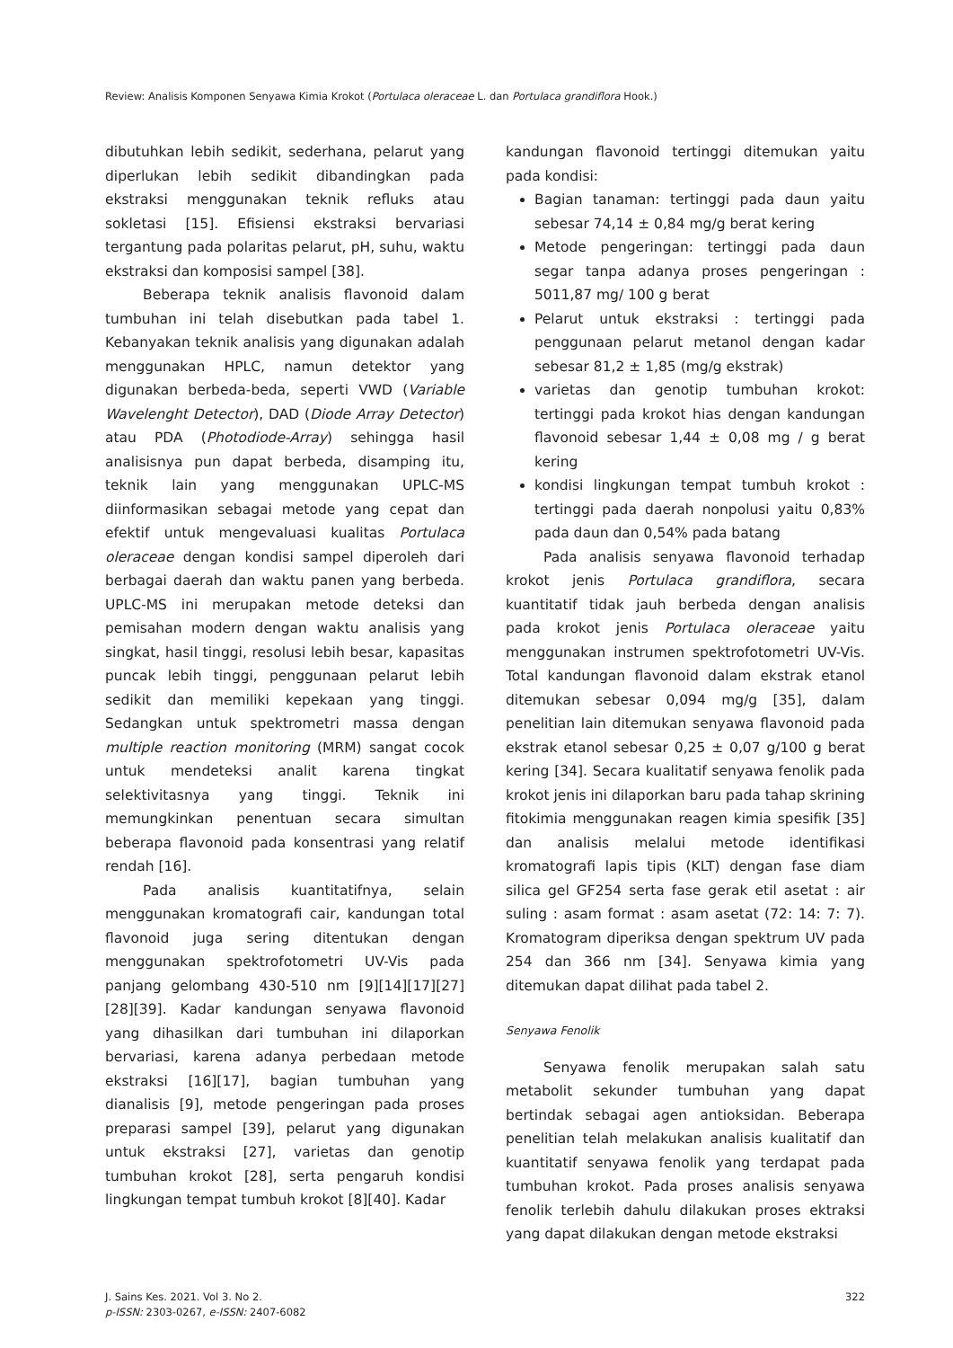Review: Analisis Komponen Senyawa Kimia Krokot (Portulaca oleraceae L. dan Portulaca grandiflora Hook.)
dibutuhkan lebih sedikit, sederhana, pelarut yang diperlukan lebih sedikit dibandingkan pada ekstraksi menggunakan teknik refluks atau sokletasi [15]. Efisiensi ekstraksi bervariasi tergantung pada polaritas pelarut, pH, suhu, waktu ekstraksi dan komposisi sampel [38].
Beberapa teknik analisis flavonoid dalam tumbuhan ini telah disebutkan pada tabel 1. Kebanyakan teknik analisis yang digunakan adalah menggunakan HPLC, namun detektor yang digunakan berbeda-beda, seperti VWD (Variable Wavelenght Detector), DAD (Diode Array Detector) atau PDA (Photodiode-Array) sehingga hasil analisisnya pun dapat berbeda, disamping itu, teknik lain yang menggunakan UPLC-MS diinformasikan sebagai metode yang cepat dan efektif untuk mengevaluasi kualitas Portulaca oleraceae dengan kondisi sampel diperoleh dari berbagai daerah dan waktu panen yang berbeda. UPLC-MS ini merupakan metode deteksi dan pemisahan modern dengan waktu analisis yang singkat, hasil tinggi, resolusi lebih besar, kapasitas puncak lebih tinggi, penggunaan pelarut lebih sedikit dan memiliki kepekaan yang tinggi. Sedangkan untuk spektrometri massa dengan multiple reaction monitoring (MRM) sangat cocok untuk mendeteksi analit karena tingkat selektivitasnya yang tinggi. Teknik ini memungkinkan penentuan secara simultan beberapa flavonoid pada konsentrasi yang relatif rendah [16].
Pada analisis kuantitatifnya, selain menggunakan kromatografi cair, kandungan total flavonoid juga sering ditentukan dengan menggunakan spektrofotometri UV-Vis pada panjang gelombang 430-510 nm [9][14][17][27][28][39]. Kadar kandungan senyawa flavonoid yang dihasilkan dari tumbuhan ini dilaporkan bervariasi, karena adanya perbedaan metode ekstraksi [16][17], bagian tumbuhan yang dianalisis [9], metode pengeringan pada proses preparasi sampel [39], pelarut yang digunakan untuk ekstraksi [27], varietas dan genotip tumbuhan krokot [28], serta pengaruh kondisi lingkungan tempat tumbuh krokot [8][40]. Kadar
kandungan flavonoid tertinggi ditemukan yaitu pada kondisi:
Bagian tanaman: tertinggi pada daun yaitu sebesar 74,14 ± 0,84 mg/g berat kering
Metode pengeringan: tertinggi pada daun segar tanpa adanya proses pengeringan : 5011,87 mg/ 100 g berat
Pelarut untuk ekstraksi : tertinggi pada penggunaan pelarut metanol dengan kadar sebesar 81,2 ± 1,85 (mg/g ekstrak)
varietas dan genotip tumbuhan krokot: tertinggi pada krokot hias dengan kandungan flavonoid sebesar 1,44 ± 0,08 mg / g berat kering
kondisi lingkungan tempat tumbuh krokot : tertinggi pada daerah nonpolusi yaitu 0,83% pada daun dan 0,54% pada batang
Pada analisis senyawa flavonoid terhadap krokot jenis Portulaca grandiflora, secara kuantitatif tidak jauh berbeda dengan analisis pada krokot jenis Portulaca oleraceae yaitu menggunakan instrumen spektrofotometri UV-Vis. Total kandungan flavonoid dalam ekstrak etanol ditemukan sebesar 0,094 mg/g [35], dalam penelitian lain ditemukan senyawa flavonoid pada ekstrak etanol sebesar 0,25 ± 0,07 g/100 g berat kering [34]. Secara kualitatif senyawa fenolik pada krokot jenis ini dilaporkan baru pada tahap skrining fitokimia menggunakan reagen kimia spesifik [35] dan analisis melalui metode identifikasi kromatografi lapis tipis (KLT) dengan fase diam silica gel GF254 serta fase gerak etil asetat : air suling : asam format : asam asetat (72: 14: 7: 7). Kromatogram diperiksa dengan spektrum UV pada 254 dan 366 nm [34]. Senyawa kimia yang ditemukan dapat dilihat pada tabel 2.
Senyawa Fenolik
Senyawa fenolik merupakan salah satu metabolit sekunder tumbuhan yang dapat bertindak sebagai agen antioksidan. Beberapa penelitian telah melakukan analisis kualitatif dan kuantitatif senyawa fenolik yang terdapat pada tumbuhan krokot. Pada proses analisis senyawa fenolik terlebih dahulu dilakukan proses ektraksi yang dapat dilakukan dengan metode ekstraksi
J. Sains Kes. 2021. Vol 3. No 2.
p-ISSN: 2303-0267, e-ISSN: 2407-6082
322